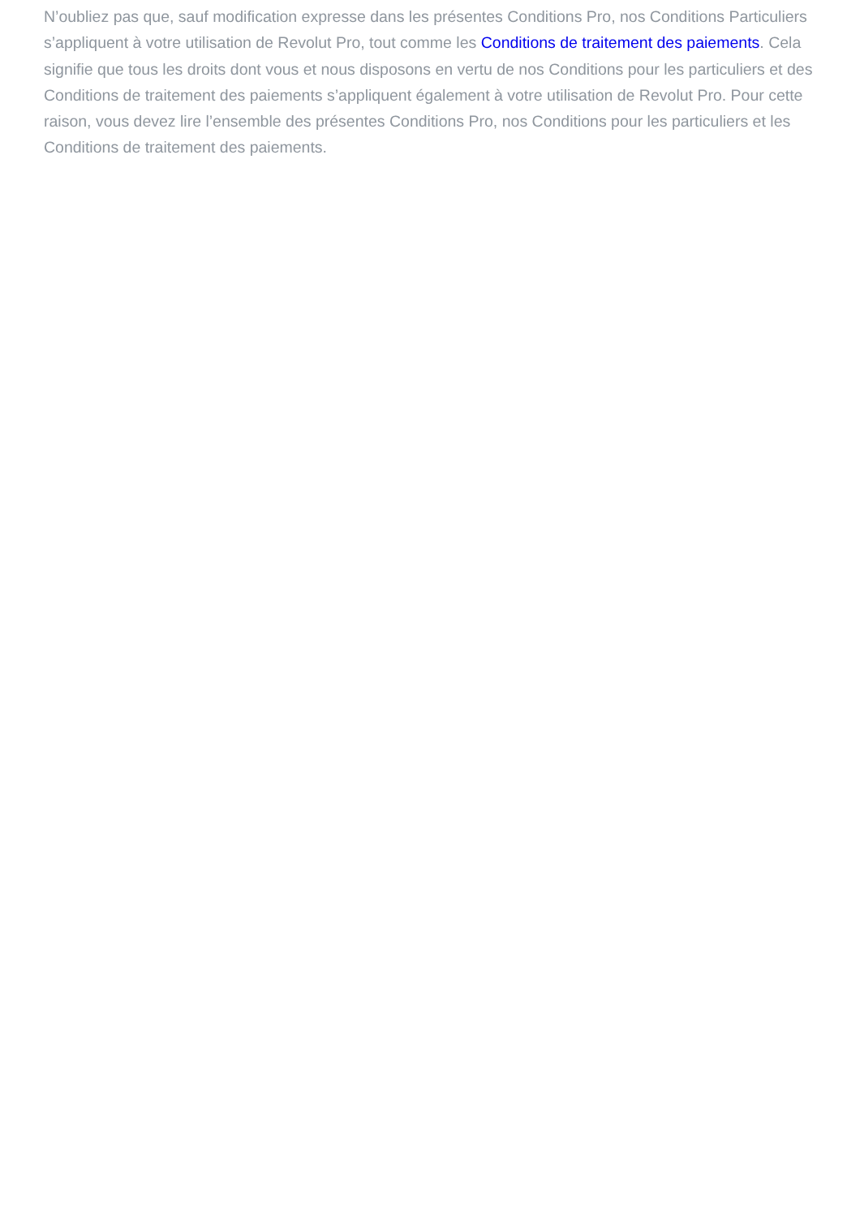N’oubliez pas que, sauf modification expresse dans les présentes Conditions Pro, nos Conditions Particuliers s’appliquent à votre utilisation de Revolut Pro, tout comme les Conditions de traitement des paiements. Cela signifie que tous les droits dont vous et nous disposons en vertu de nos Conditions pour les particuliers et des Conditions de traitement des paiements s’appliquent également à votre utilisation de Revolut Pro. Pour cette raison, vous devez lire l’ensemble des présentes Conditions Pro, nos Conditions pour les particuliers et les Conditions de traitement des paiements.